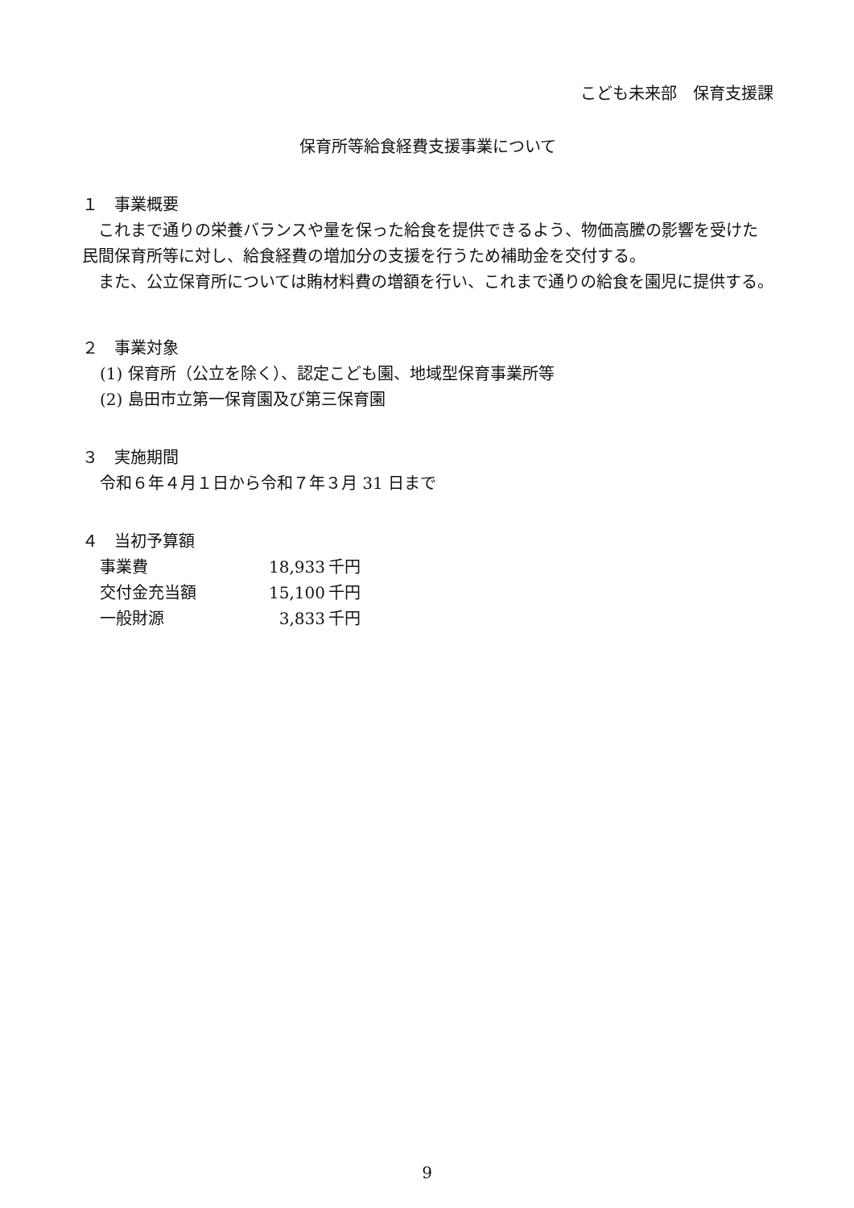こども未来部　保育支援課
保育所等給食経費支援事業について
１　事業概要
　これまで通りの栄養バランスや量を保った給食を提供できるよう、物価高騰の影響を受けた民間保育所等に対し、給食経費の増加分の支援を行うため補助金を交付する。
　また、公立保育所については賄材料費の増額を行い、これまで通りの給食を園児に提供する。
２　事業対象
(1) 保育所（公立を除く）、認定こども園、地域型保育事業所等
(2) 島田市立第一保育園及び第三保育園
３　実施期間
令和６年４月１日から令和７年３月 31 日まで
４　当初予算額
| 事業費 | 18,933 | 千円 |
| 交付金充当額 | 15,100 | 千円 |
| 一般財源 | 3,833 | 千円 |
9